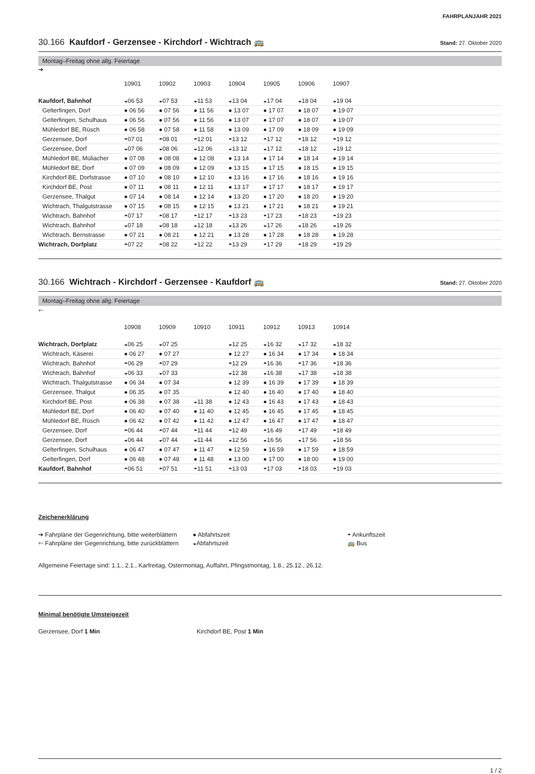FAHRPLANJAHR 2021
30.166 Kaufdorf - Gerzensee - Kirchdorf - Wichtrach 🚌
Stand: 27. Oktober 2020
Montag–Freitag ohne allg. Feiertage
➔
| | 10901 | 10902 | 10903 | 10904 | 10905 | 10906 | 10907 | |
| Kaufdorf, Bahnhof | ◒06 53 | ◒07 53 | ◒11 53 | ◒13 04 | ◒17 04 | ◒18 04 | ◒19 04 | |
| Gelterfingen, Dorf | ● 06 56 | ● 07 56 | ● 11 56 | ● 13 07 | ● 17 07 | ● 18 07 | ● 19 07 | |
| Gelterfingen, Schulhaus | ● 06 56 | ● 07 56 | ● 11 56 | ● 13 07 | ● 17 07 | ● 18 07 | ● 19 07 | |
| Mühledorf BE, Rüsch | ● 06 58 | ● 07 58 | ● 11 58 | ● 13 09 | ● 17 09 | ● 18 09 | ● 19 09 | |
| Gerzensee, Dorf | ◓07 01 | ◓08 01 | ◓12 01 | ◓13 12 | ◓17 12 | ◓18 12 | ◓19 12 | |
| Gerzensee, Dorf | ◒07 06 | ◒08 06 | ◒12 06 | ◒13 12 | ◒17 12 | ◒18 12 | ◒19 12 | |
| Mühledorf BE, Müliacher | ● 07 08 | ● 08 08 | ● 12 08 | ● 13 14 | ● 17 14 | ● 18 14 | ● 19 14 | |
| Mühledorf BE, Dorf | ● 07 09 | ● 08 09 | ● 12 09 | ● 13 15 | ● 17 15 | ● 18 15 | ● 19 15 | |
| Kirchdorf BE, Dorfstrasse | ● 07 10 | ● 08 10 | ● 12 10 | ● 13 16 | ● 17 16 | ● 18 16 | ● 19 16 | |
| Kirchdorf BE, Post | ● 07 11 | ● 08 11 | ● 12 11 | ● 13 17 | ● 17 17 | ● 18 17 | ● 19 17 | |
| Gerzensee, Thalgut | ● 07 14 | ● 08 14 | ● 12 14 | ● 13 20 | ● 17 20 | ● 18 20 | ● 19 20 | |
| Wichtrach, Thalgutstrasse | ● 07 15 | ● 08 15 | ● 12 15 | ● 13 21 | ● 17 21 | ● 18 21 | ● 19 21 | |
| Wichtrach, Bahnhof | ◓07 17 | ◓08 17 | ◓12 17 | ◓13 23 | ◓17 23 | ◓18 23 | ◓19 23 | |
| Wichtrach, Bahnhof | ◒07 18 | ◒08 18 | ◒12 18 | ◒13 26 | ◒17 26 | ◒18 26 | ◒19 26 | |
| Wichtrach, Bernstrasse | ● 07 21 | ● 08 21 | ● 12 21 | ● 13 28 | ● 17 28 | ● 18 28 | ● 19 28 | |
| Wichtrach, Dorfplatz | ◓07 22 | ◓08 22 | ◓12 22 | ◓13 29 | ◓17 29 | ◓18 29 | ◓19 29 | |
30.166 Wichtrach - Kirchdorf - Gerzensee - Kaufdorf 🚌
Stand: 27. Oktober 2020
Montag–Freitag ohne allg. Feiertage
🡐
| | 10908 | 10909 | 10910 | 10911 | 10912 | 10913 | 10914 | |
| Wichtrach, Dorfplatz | ◒06 25 | ◒07 25 | | ◒12 25 | ◒16 32 | ◒17 32 | ◒18 32 | |
| Wichtrach, Käserei | ● 06 27 | ● 07 27 | | ● 12 27 | ● 16 34 | ● 17 34 | ● 18 34 | |
| Wichtrach, Bahnhof | ◓06 29 | ◓07 29 | | ◓12 29 | ◓16 36 | ◓17 36 | ◓18 36 | |
| Wichtrach, Bahnhof | ◒06 33 | ◒07 33 | | ◒12 38 | ◒16 38 | ◒17 38 | ◒18 38 | |
| Wichtrach, Thalgutstrasse | ● 06 34 | ● 07 34 | | ● 12 39 | ● 16 39 | ● 17 39 | ● 18 39 | |
| Gerzensee, Thalgut | ● 06 35 | ● 07 35 | | ● 12 40 | ● 16 40 | ● 17 40 | ● 18 40 | |
| Kirchdorf BE, Post | ● 06 38 | ● 07 38 | ◒11 38 | ● 12 43 | ● 16 43 | ● 17 43 | ● 18 43 | |
| Mühledorf BE, Dorf | ● 06 40 | ● 07 40 | ● 11 40 | ● 12 45 | ● 16 45 | ● 17 45 | ● 18 45 | |
| Mühledorf BE, Rüsch | ● 06 42 | ● 07 42 | ● 11 42 | ● 12 47 | ● 16 47 | ● 17 47 | ● 18 47 | |
| Gerzensee, Dorf | ◓06 44 | ◓07 44 | ◓11 44 | ◓12 49 | ◓16 49 | ◓17 49 | ◓18 49 | |
| Gerzensee, Dorf | ◒06 44 | ◒07 44 | ◒11 44 | ◒12 56 | ◒16 56 | ◒17 56 | ◒18 56 | |
| Gelterfingen, Schulhaus | ● 06 47 | ● 07 47 | ● 11 47 | ● 12 59 | ● 16 59 | ● 17 59 | ● 18 59 | |
| Gelterfingen, Dorf | ● 06 48 | ● 07 48 | ● 11 48 | ● 13 00 | ● 17 00 | ● 18 00 | ● 19 00 | |
| Kaufdorf, Bahnhof | ◓06 51 | ◓07 51 | ◓11 51 | ◓13 03 | ◓17 03 | ◓18 03 | ◓19 03 | |
Zeichenerklärung
➔ Fahrpläne der Gegenrichtung, bitte weiterblättern
🡐 Fahrpläne der Gegenrichtung, bitte zurückblättern
● Abfahrtszeit
◒Abfahrtszeit
◓ Ankunftszeit
🚌 Bus
Allgemeine Feiertage sind: 1.1., 2.1., Karfreitag, Ostermontag, Auffahrt, Pfingstmontag, 1.8., 25.12., 26.12.
Minimal benötigte Umsteigezeit
Gerzensee, Dorf 1 Min Kirchdorf BE, Post 1 Min
1 / 2